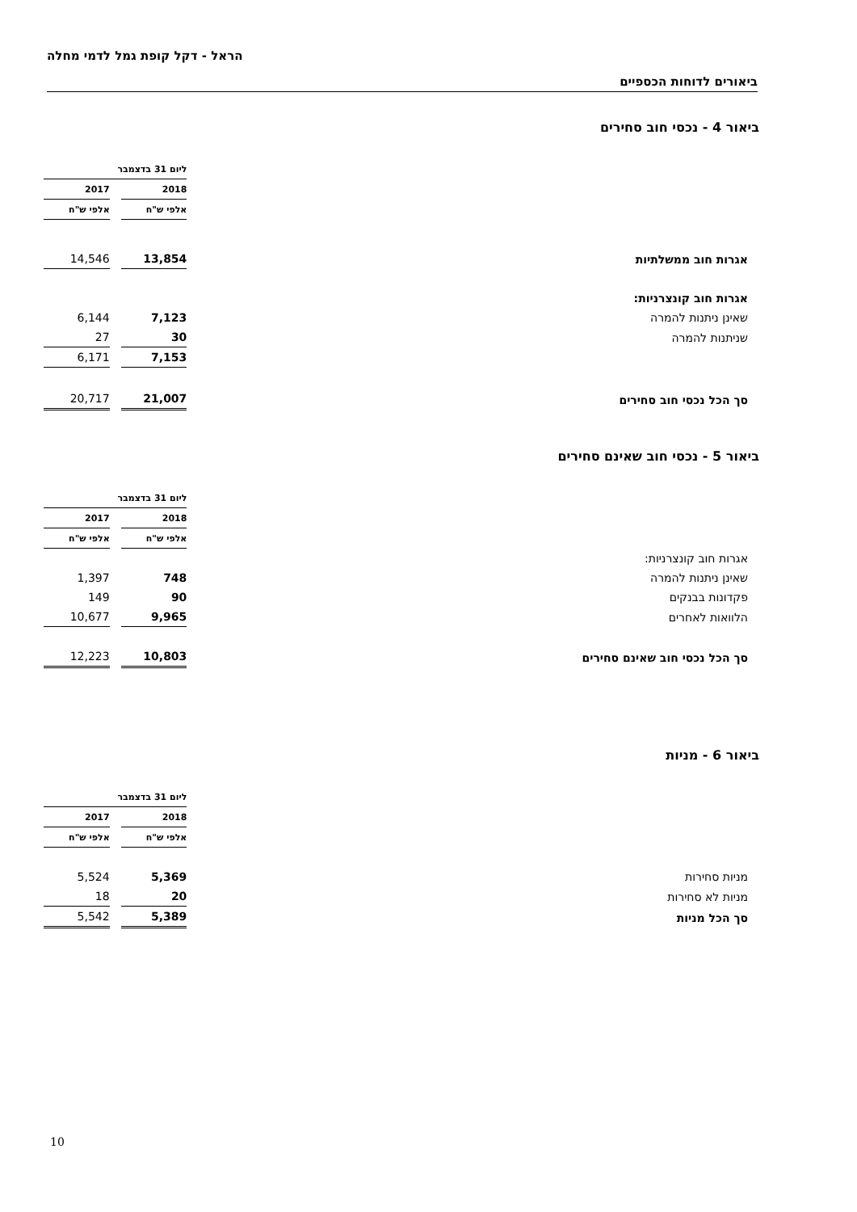הראל - דקל קופת גמל לדמי מחלה
ביאורים לדוחות הכספיים
ביאור 4 - נכסי חוב סחירים
| | ליום 31 בדצמבר | |
| | 2018 | 2017 |
| | אלפי ש"ח | אלפי ש"ח |
| אגרות חוב ממשלתיות | 13,854 | 14,546 |
| אגרות חוב קונצרניות: | | |
| שאינן ניתנות להמרה | 7,123 | 6,144 |
| שניתנות להמרה | 30 | 27 |
| | 7,153 | 6,171 |
| סך הכל נכסי חוב סחירים | 21,007 | 20,717 |
ביאור 5 - נכסי חוב שאינם סחירים
| | ליום 31 בדצמבר | |
| | 2018 | 2017 |
| | אלפי ש"ח | אלפי ש"ח |
| אגרות חוב קונצרניות: | | |
| שאינן ניתנות להמרה | 748 | 1,397 |
| פקדונות בבנקים | 90 | 149 |
| הלוואות לאחרים | 9,965 | 10,677 |
| סך הכל נכסי חוב שאינם סחירים | 10,803 | 12,223 |
ביאור 6 - מניות
| | ליום 31 בדצמבר | |
| | 2018 | 2017 |
| | אלפי ש"ח | אלפי ש"ח |
| מניות סחירות | 5,369 | 5,524 |
| מניות לא סחירות | 20 | 18 |
| סך הכל מניות | 5,389 | 5,542 |
10